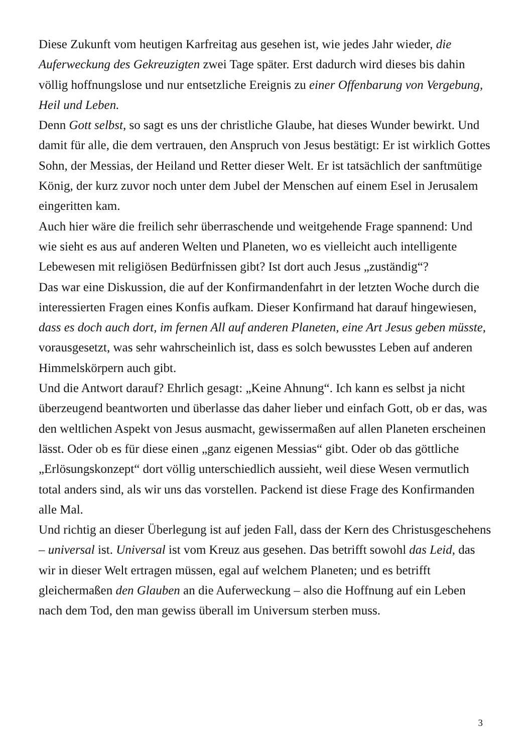Diese Zukunft vom heutigen Karfreitag aus gesehen ist, wie jedes Jahr wieder, die Auferweckung des Gekreuzigten zwei Tage später. Erst dadurch wird dieses bis dahin völlig hoffnungslose und nur entsetzliche Ereignis zu einer Offenbarung von Vergebung, Heil und Leben.
Denn Gott selbst, so sagt es uns der christliche Glaube, hat dieses Wunder bewirkt. Und damit für alle, die dem vertrauen, den Anspruch von Jesus bestätigt: Er ist wirklich Gottes Sohn, der Messias, der Heiland und Retter dieser Welt. Er ist tatsächlich der sanftmütige König, der kurz zuvor noch unter dem Jubel der Menschen auf einem Esel in Jerusalem eingeritten kam.
Auch hier wäre die freilich sehr überraschende und weitgehende Frage spannend: Und wie sieht es aus auf anderen Welten und Planeten, wo es vielleicht auch intelligente Lebewesen mit religiösen Bedürfnissen gibt? Ist dort auch Jesus „zuständig“?
Das war eine Diskussion, die auf der Konfirmandenfahrt in der letzten Woche durch die interessierten Fragen eines Konfis aufkam. Dieser Konfirmand hat darauf hingewiesen, dass es doch auch dort, im fernen All auf anderen Planeten, eine Art Jesus geben müsste, vorausgesetzt, was sehr wahrscheinlich ist, dass es solch bewusstes Leben auf anderen Himmelskörpern auch gibt.
Und die Antwort darauf? Ehrlich gesagt: „Keine Ahnung“. Ich kann es selbst ja nicht überzeugend beantworten und überlasse das daher lieber und einfach Gott, ob er das, was den weltlichen Aspekt von Jesus ausmacht, gewissermaßen auf allen Planeten erscheinen lässt. Oder ob es für diese einen „ganz eigenen Messias“ gibt. Oder ob das göttliche „Erlösungskonzept“ dort völlig unterschiedlich aussieht, weil diese Wesen vermutlich total anders sind, als wir uns das vorstellen. Packend ist diese Frage des Konfirmanden alle Mal.
Und richtig an dieser Überlegung ist auf jeden Fall, dass der Kern des Christusgeschehens – universal ist. Universal ist vom Kreuz aus gesehen. Das betrifft sowohl das Leid, das wir in dieser Welt ertragen müssen, egal auf welchem Planeten; und es betrifft gleichermaßen den Glauben an die Auferweckung – also die Hoffnung auf ein Leben nach dem Tod, den man gewiss überall im Universum sterben muss.
3